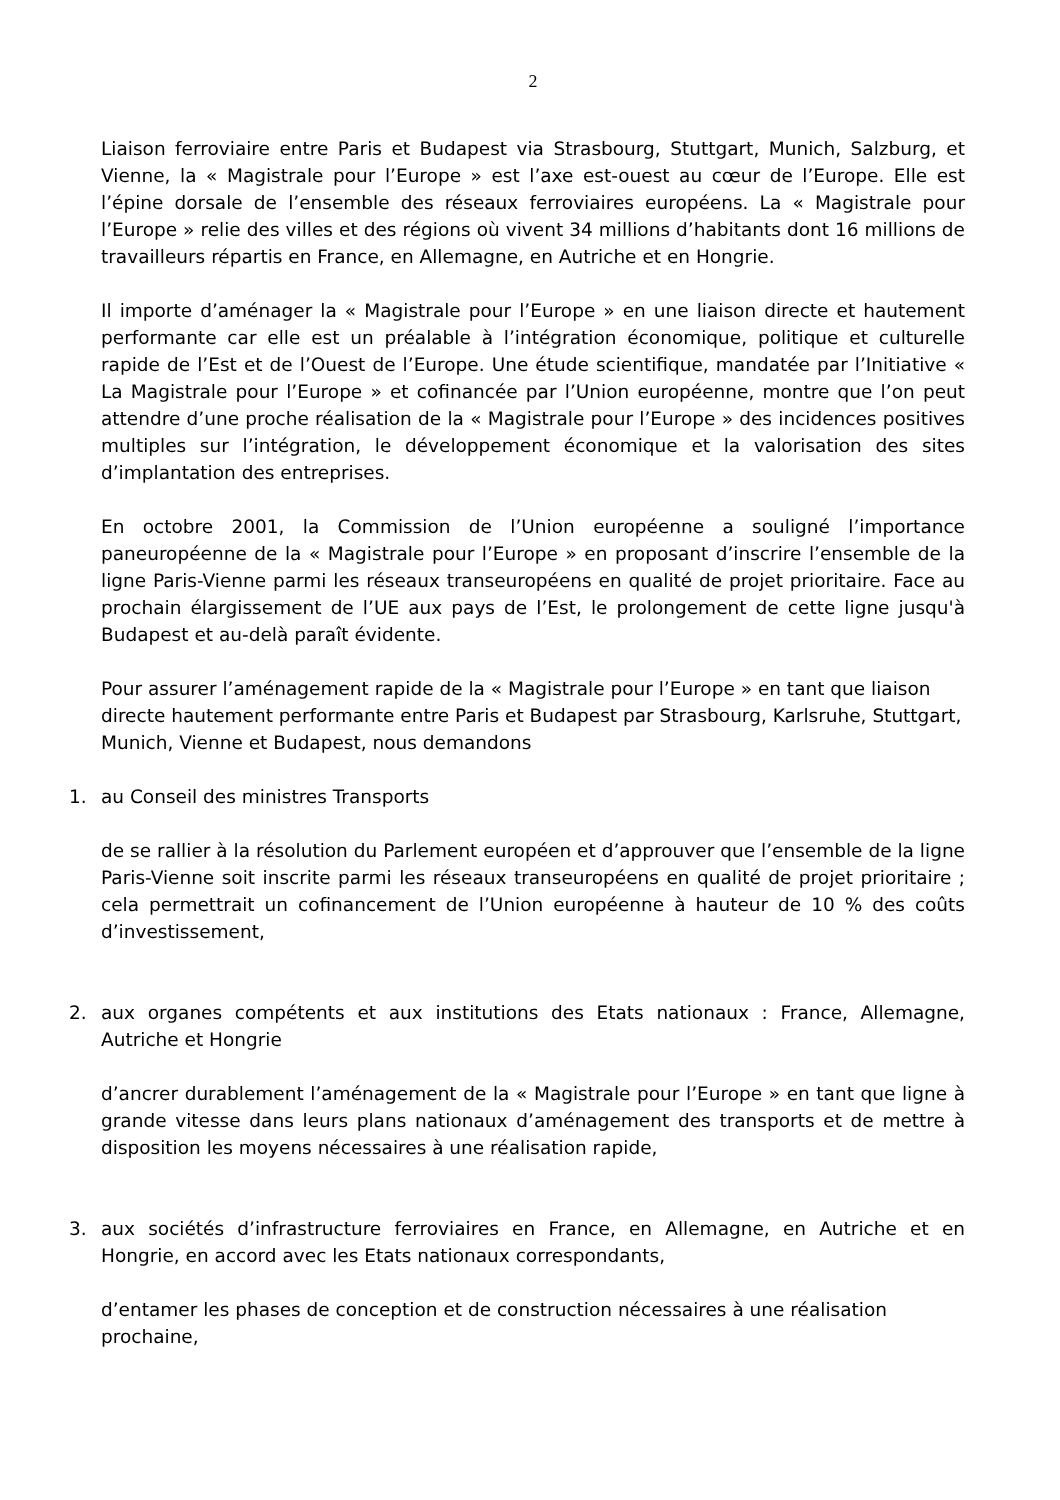2
Liaison ferroviaire entre Paris et Budapest via Strasbourg, Stuttgart, Munich, Salzburg, et Vienne, la « Magistrale pour l’Europe » est l’axe est-ouest au cœur de l’Europe. Elle est l’épine dorsale de l’ensemble des réseaux ferroviaires européens. La « Magistrale pour l’Europe » relie des villes et des régions où vivent 34 millions d’habitants dont 16 millions de travailleurs répartis en France, en Allemagne, en Autriche et en Hongrie.
Il importe d’aménager la « Magistrale pour l’Europe » en une liaison directe et hautement performante car elle est un préalable à l’intégration économique, politique et culturelle rapide de l’Est et de l’Ouest de l’Europe. Une étude scientifique, mandatée par l’Initiative « La Magistrale pour l’Europe » et cofinancée par l’Union européenne, montre que l’on peut attendre d’une proche réalisation de la « Magistrale pour l’Europe » des incidences positives multiples sur l’intégration, le développement économique et la valorisation des sites d’implantation des entreprises.
En octobre 2001, la Commission de l’Union européenne a souligné l’importance paneuropéenne de la « Magistrale pour l’Europe » en proposant d’inscrire l’ensemble de la ligne Paris-Vienne parmi les réseaux transeuropéens en qualité de projet prioritaire. Face au prochain élargissement de l’UE aux pays de l’Est, le prolongement de cette ligne jusqu'à Budapest et au-delà paraît évidente.
Pour assurer l’aménagement rapide de la « Magistrale pour l’Europe » en tant que liaison directe hautement performante entre Paris et Budapest par Strasbourg, Karlsruhe, Stuttgart, Munich, Vienne et Budapest, nous demandons
1. au Conseil des ministres Transports
de se rallier à la résolution du Parlement européen et d’approuver que l’ensemble de la ligne Paris-Vienne soit inscrite parmi les réseaux transeuropéens en qualité de projet prioritaire ; cela permettrait un cofinancement de l’Union européenne à hauteur de 10 % des coûts d’investissement,
2. aux organes compétents et aux institutions des Etats nationaux : France, Allemagne, Autriche et Hongrie
d’ancrer durablement l’aménagement de la « Magistrale pour l’Europe » en tant que ligne à grande vitesse dans leurs plans nationaux d’aménagement des transports et de mettre à disposition les moyens nécessaires à une réalisation rapide,
3. aux sociétés d’infrastructure ferroviaires en France, en Allemagne, en Autriche et en Hongrie, en accord avec les Etats nationaux correspondants,
d’entamer les phases de conception et de construction nécessaires à une réalisation prochaine,